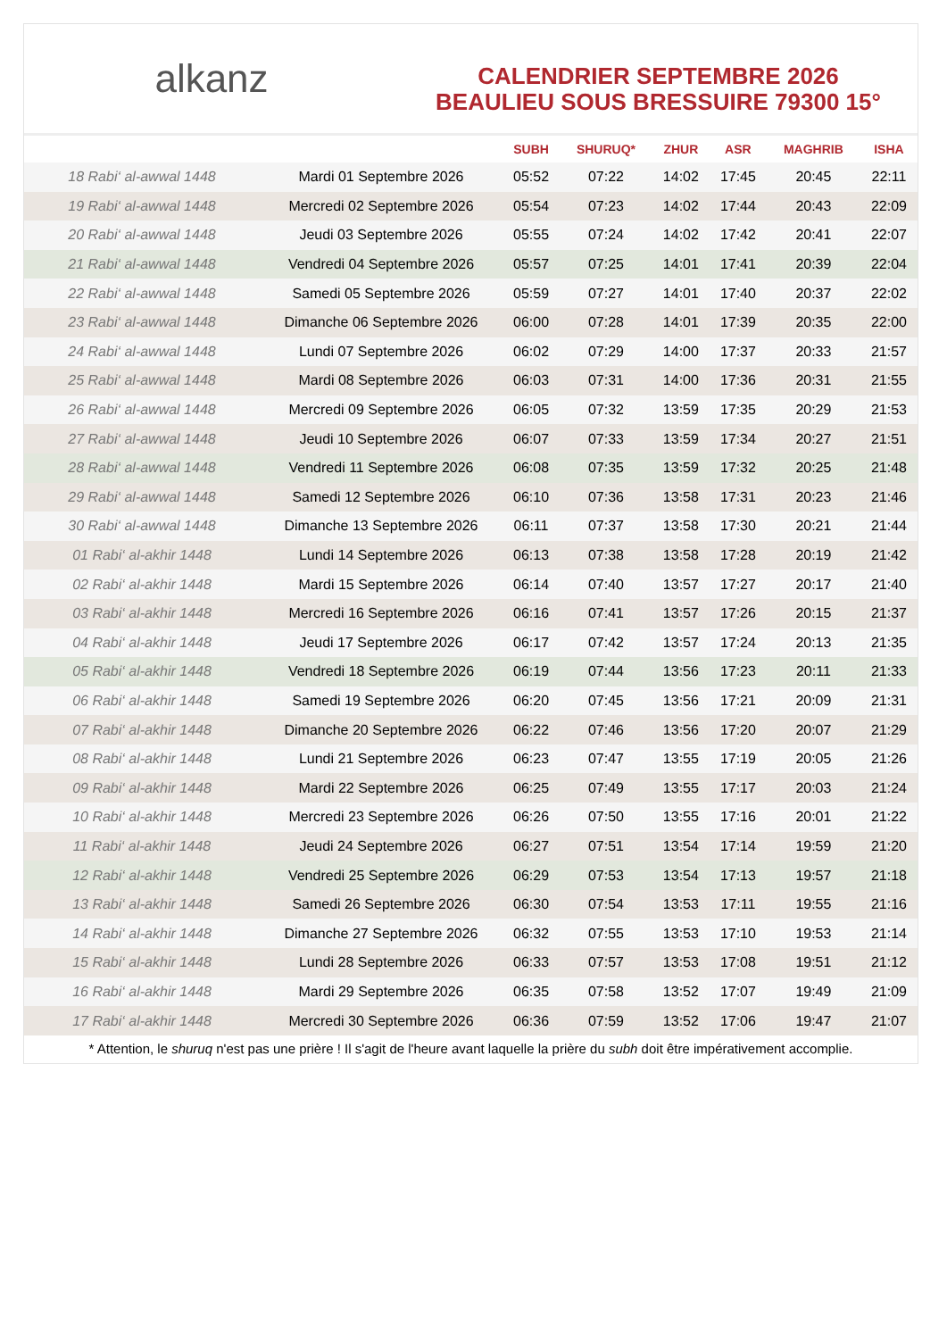alkanz
CALENDRIER SEPTEMBRE 2026
BEAULIEU SOUS BRESSUIRE 79300 15°
| | | SUBH | SHURUQ* | ZHUR | ASR | MAGHRIB | ISHA |
| --- | --- | --- | --- | --- | --- | --- | --- |
| 18 Rabi‘ al-awwal 1448 | Mardi 01 Septembre 2026 | 05:52 | 07:22 | 14:02 | 17:45 | 20:45 | 22:11 |
| 19 Rabi‘ al-awwal 1448 | Mercredi 02 Septembre 2026 | 05:54 | 07:23 | 14:02 | 17:44 | 20:43 | 22:09 |
| 20 Rabi‘ al-awwal 1448 | Jeudi 03 Septembre 2026 | 05:55 | 07:24 | 14:02 | 17:42 | 20:41 | 22:07 |
| 21 Rabi‘ al-awwal 1448 | Vendredi 04 Septembre 2026 | 05:57 | 07:25 | 14:01 | 17:41 | 20:39 | 22:04 |
| 22 Rabi‘ al-awwal 1448 | Samedi 05 Septembre 2026 | 05:59 | 07:27 | 14:01 | 17:40 | 20:37 | 22:02 |
| 23 Rabi‘ al-awwal 1448 | Dimanche 06 Septembre 2026 | 06:00 | 07:28 | 14:01 | 17:39 | 20:35 | 22:00 |
| 24 Rabi‘ al-awwal 1448 | Lundi 07 Septembre 2026 | 06:02 | 07:29 | 14:00 | 17:37 | 20:33 | 21:57 |
| 25 Rabi‘ al-awwal 1448 | Mardi 08 Septembre 2026 | 06:03 | 07:31 | 14:00 | 17:36 | 20:31 | 21:55 |
| 26 Rabi‘ al-awwal 1448 | Mercredi 09 Septembre 2026 | 06:05 | 07:32 | 13:59 | 17:35 | 20:29 | 21:53 |
| 27 Rabi‘ al-awwal 1448 | Jeudi 10 Septembre 2026 | 06:07 | 07:33 | 13:59 | 17:34 | 20:27 | 21:51 |
| 28 Rabi‘ al-awwal 1448 | Vendredi 11 Septembre 2026 | 06:08 | 07:35 | 13:59 | 17:32 | 20:25 | 21:48 |
| 29 Rabi‘ al-awwal 1448 | Samedi 12 Septembre 2026 | 06:10 | 07:36 | 13:58 | 17:31 | 20:23 | 21:46 |
| 30 Rabi‘ al-awwal 1448 | Dimanche 13 Septembre 2026 | 06:11 | 07:37 | 13:58 | 17:30 | 20:21 | 21:44 |
| 01 Rabi‘ al-akhir 1448 | Lundi 14 Septembre 2026 | 06:13 | 07:38 | 13:58 | 17:28 | 20:19 | 21:42 |
| 02 Rabi‘ al-akhir 1448 | Mardi 15 Septembre 2026 | 06:14 | 07:40 | 13:57 | 17:27 | 20:17 | 21:40 |
| 03 Rabi‘ al-akhir 1448 | Mercredi 16 Septembre 2026 | 06:16 | 07:41 | 13:57 | 17:26 | 20:15 | 21:37 |
| 04 Rabi‘ al-akhir 1448 | Jeudi 17 Septembre 2026 | 06:17 | 07:42 | 13:57 | 17:24 | 20:13 | 21:35 |
| 05 Rabi‘ al-akhir 1448 | Vendredi 18 Septembre 2026 | 06:19 | 07:44 | 13:56 | 17:23 | 20:11 | 21:33 |
| 06 Rabi‘ al-akhir 1448 | Samedi 19 Septembre 2026 | 06:20 | 07:45 | 13:56 | 17:21 | 20:09 | 21:31 |
| 07 Rabi‘ al-akhir 1448 | Dimanche 20 Septembre 2026 | 06:22 | 07:46 | 13:56 | 17:20 | 20:07 | 21:29 |
| 08 Rabi‘ al-akhir 1448 | Lundi 21 Septembre 2026 | 06:23 | 07:47 | 13:55 | 17:19 | 20:05 | 21:26 |
| 09 Rabi‘ al-akhir 1448 | Mardi 22 Septembre 2026 | 06:25 | 07:49 | 13:55 | 17:17 | 20:03 | 21:24 |
| 10 Rabi‘ al-akhir 1448 | Mercredi 23 Septembre 2026 | 06:26 | 07:50 | 13:55 | 17:16 | 20:01 | 21:22 |
| 11 Rabi‘ al-akhir 1448 | Jeudi 24 Septembre 2026 | 06:27 | 07:51 | 13:54 | 17:14 | 19:59 | 21:20 |
| 12 Rabi‘ al-akhir 1448 | Vendredi 25 Septembre 2026 | 06:29 | 07:53 | 13:54 | 17:13 | 19:57 | 21:18 |
| 13 Rabi‘ al-akhir 1448 | Samedi 26 Septembre 2026 | 06:30 | 07:54 | 13:53 | 17:11 | 19:55 | 21:16 |
| 14 Rabi‘ al-akhir 1448 | Dimanche 27 Septembre 2026 | 06:32 | 07:55 | 13:53 | 17:10 | 19:53 | 21:14 |
| 15 Rabi‘ al-akhir 1448 | Lundi 28 Septembre 2026 | 06:33 | 07:57 | 13:53 | 17:08 | 19:51 | 21:12 |
| 16 Rabi‘ al-akhir 1448 | Mardi 29 Septembre 2026 | 06:35 | 07:58 | 13:52 | 17:07 | 19:49 | 21:09 |
| 17 Rabi‘ al-akhir 1448 | Mercredi 30 Septembre 2026 | 06:36 | 07:59 | 13:52 | 17:06 | 19:47 | 21:07 |
* Attention, le shuruq n'est pas une prière ! Il s'agit de l'heure avant laquelle la prière du subh doit être impérativement accomplie.